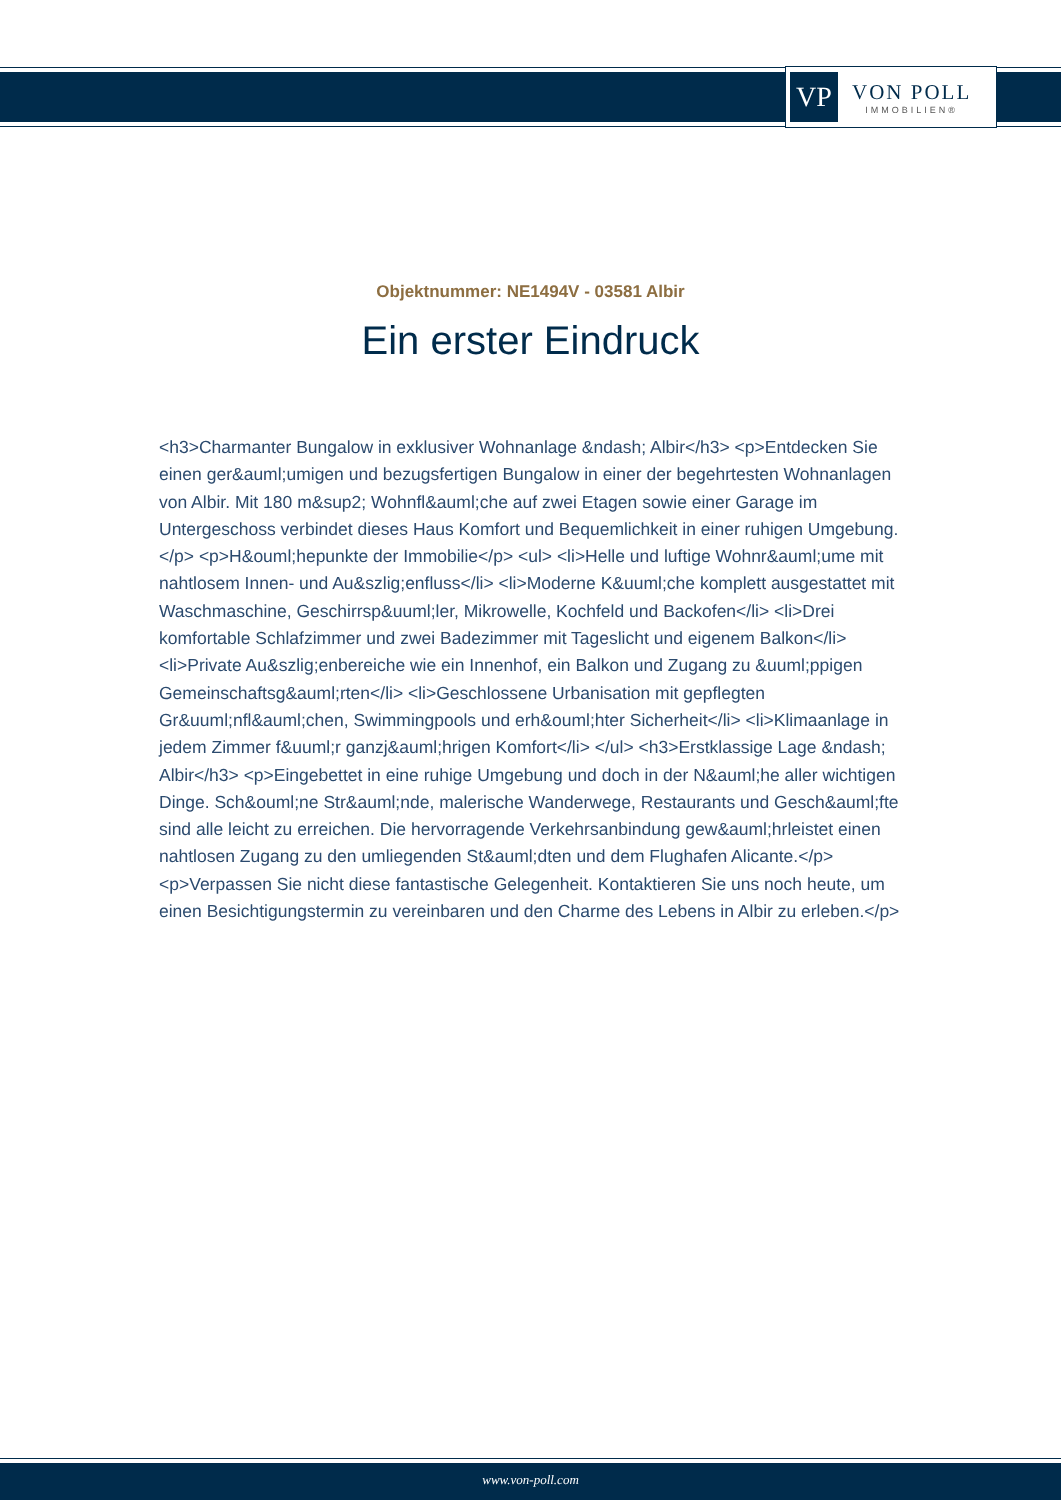VP
VON POLL
IMMOBILIEN®
Objektnummer: NE1494V - 03581 Albir
Ein erster Eindruck
<h3>Charmanter Bungalow in exklusiver Wohnanlage &ndash; Albir</h3> <p>Entdecken Sie einen ger&auml;umigen und bezugsfertigen Bungalow in einer der begehrtesten Wohnanlagen von Albir. Mit 180 m&sup2; Wohnfl&auml;che auf zwei Etagen sowie einer Garage im Untergeschoss verbindet dieses Haus Komfort und Bequemlichkeit in einer ruhigen Umgebung.</p> <p>H&ouml;hepunkte der Immobilie</p> <ul> <li>Helle und luftige Wohnr&auml;ume mit nahtlosem Innen- und Au&szlig;enfluss</li> <li>Moderne K&uuml;che komplett ausgestattet mit Waschmaschine, Geschirrsp&uuml;ler, Mikrowelle, Kochfeld und Backofen</li> <li>Drei komfortable Schlafzimmer und zwei Badezimmer mit Tageslicht und eigenem Balkon</li> <li>Private Au&szlig;enbereiche wie ein Innenhof, ein Balkon und Zugang zu &uuml;ppigen Gemeinschaftsg&auml;rten</li> <li>Geschlossene Urbanisation mit gepflegten Gr&uuml;nfl&auml;chen, Swimmingpools und erh&ouml;hter Sicherheit</li> <li>Klimaanlage in jedem Zimmer f&uuml;r ganzj&auml;hrigen Komfort</li> </ul> <h3>Erstklassige Lage &ndash; Albir</h3> <p>Eingebettet in eine ruhige Umgebung und doch in der N&auml;he aller wichtigen Dinge. Sch&ouml;ne Str&auml;nde, malerische Wanderwege, Restaurants und Gesch&auml;fte sind alle leicht zu erreichen. Die hervorragende Verkehrsanbindung gew&auml;hrleistet einen nahtlosen Zugang zu den umliegenden St&auml;dten und dem Flughafen Alicante.</p> <p>Verpassen Sie nicht diese fantastische Gelegenheit. Kontaktieren Sie uns noch heute, um einen Besichtigungstermin zu vereinbaren und den Charme des Lebens in Albir zu erleben.</p>
www.von-poll.com